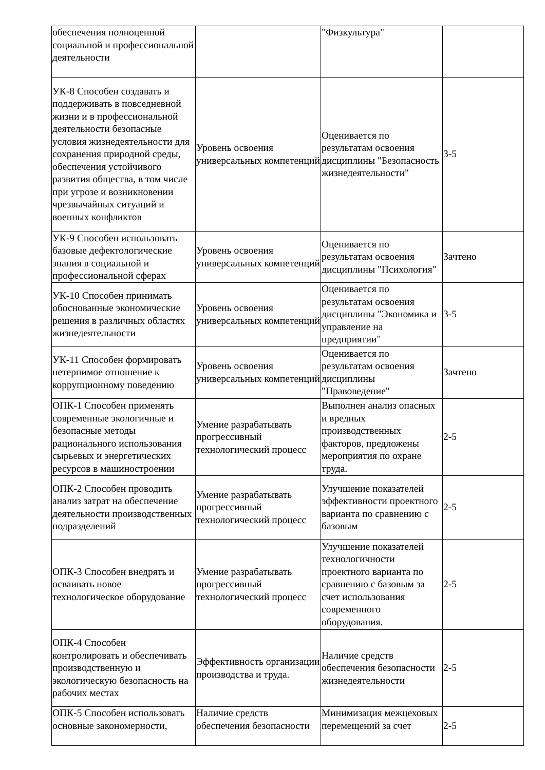| обеспечения полноценной социальной и профессиональной деятельности | | "Физкультура" | |
| УК-8 Способен создавать и поддерживать в повседневной жизни и в профессиональной деятельности безопасные условия жизнедеятельности для сохранения природной среды, обеспечения устойчивого развития общества, в том числе при угрозе и возникновении чрезвычайных ситуаций и военных конфликтов | Уровень освоения универсальных компетенций | Оценивается по результатам освоения дисциплины "Безопасность жизнедеятельности" | 3-5 |
| УК-9 Способен использовать базовые дефектологические знания в социальной и профессиональной сферах | Уровень освоения универсальных компетенций | Оценивается по результатам освоения дисциплины "Психология" | Зачтено |
| УК-10 Способен принимать обоснованные экономические решения в различных областях жизнедеятельности | Уровень освоения универсальных компетенций | Оценивается по результатам освоения дисциплины "Экономика и управление на предприятии" | 3-5 |
| УК-11 Способен формировать нетерпимое отношение к коррупционному поведению | Уровень освоения универсальных компетенций | Оценивается по результатам освоения дисциплины "Правоведение" | Зачтено |
| ОПК-1 Способен применять современные экологичные и безопасные методы рационального использования сырьевых и энергетических ресурсов в машиностроении | Умение разрабатывать прогрессивный технологический процесс | Выполнен анализ опасных и вредных производственных факторов, предложены мероприятия по охране труда. | 2-5 |
| ОПК-2 Способен проводить анализ затрат на обеспечение деятельности производственных подразделений | Умение разрабатывать прогрессивный технологический процесс | Улучшение показателей эффективности проектного варианта по сравнению с базовым | 2-5 |
| ОПК-3 Способен внедрять и осваивать новое технологическое оборудование | Умение разрабатывать прогрессивный технологический процесс | Улучшение показателей технологичности проектного варианта по сравнению с базовым за счет использования современного оборудования. | 2-5 |
| ОПК-4 Способен контролировать и обеспечивать производственную и экологическую безопасность на рабочих местах | Эффективность организации производства и труда. | Наличие средств обеспечения безопасности жизнедеятельности | 2-5 |
| ОПК-5 Способен использовать основные закономерности, | Наличие средств обеспечения безопасности | Минимизация межцеховых перемещений за счет | 2-5 |